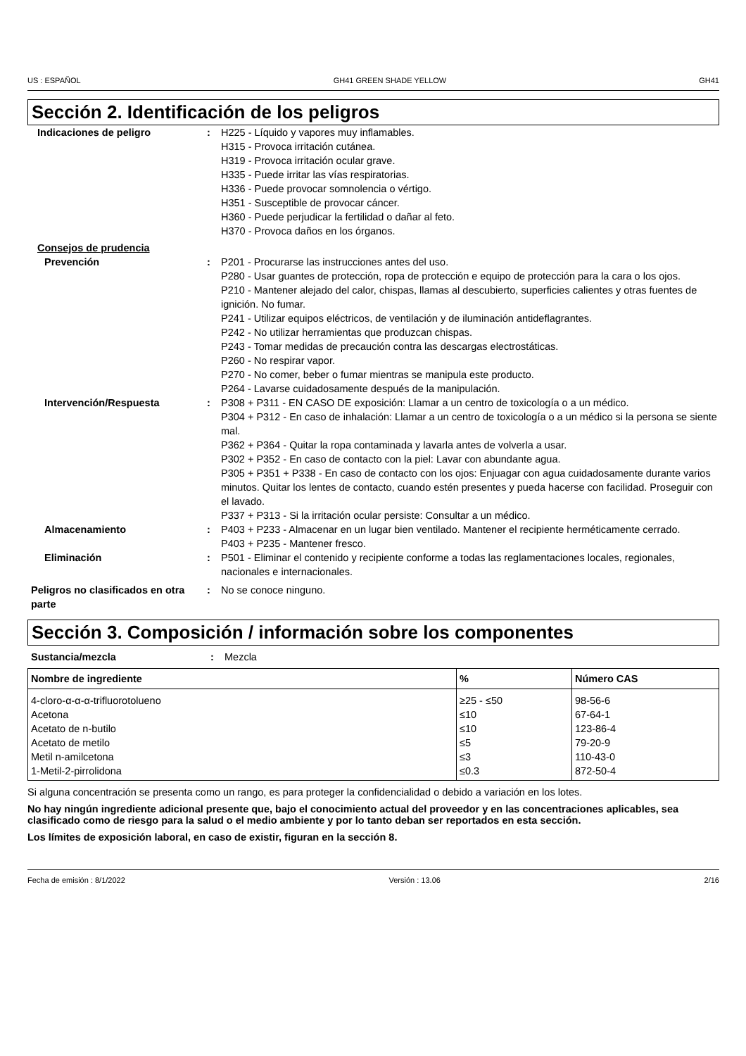US : ESPAÑOL GH41 GREEN SHADE YELLOW GH41
Sección 2. Identificación de los peligros
Indicaciones de peligro : H225 - Líquido y vapores muy inflamables.
H315 - Provoca irritación cutánea.
H319 - Provoca irritación ocular grave.
H335 - Puede irritar las vías respiratorias.
H336 - Puede provocar somnolencia o vértigo.
H351 - Susceptible de provocar cáncer.
H360 - Puede perjudicar la fertilidad o dañar al feto.
H370 - Provoca daños en los órganos.
Consejos de prudencia
Prevención : P201 - Procurarse las instrucciones antes del uso.
P280 - Usar guantes de protección, ropa de protección e equipo de protección para la cara o los ojos.
P210 - Mantener alejado del calor, chispas, llamas al descubierto, superficies calientes y otras fuentes de ignición. No fumar.
P241 - Utilizar equipos eléctricos, de ventilación y de iluminación antideflagrantes.
P242 - No utilizar herramientas que produzcan chispas.
P243 - Tomar medidas de precaución contra las descargas electrostáticas.
P260 - No respirar vapor.
P270 - No comer, beber o fumar mientras se manipula este producto.
P264 - Lavarse cuidadosamente después de la manipulación.
Intervención/Respuesta : P308 + P311 - EN CASO DE exposición: Llamar a un centro de toxicología o a un médico.
P304 + P312 - En caso de inhalación: Llamar a un centro de toxicología o a un médico si la persona se siente mal.
P362 + P364 - Quitar la ropa contaminada y lavarla antes de volverla a usar.
P302 + P352 - En caso de contacto con la piel: Lavar con abundante agua.
P305 + P351 + P338 - En caso de contacto con los ojos: Enjuagar con agua cuidadosamente durante varios minutos. Quitar los lentes de contacto, cuando estén presentes y pueda hacerse con facilidad. Proseguir con el lavado.
P337 + P313 - Si la irritación ocular persiste: Consultar a un médico.
Almacenamiento : P403 + P233 - Almacenar en un lugar bien ventilado. Mantener el recipiente herméticamente cerrado.
P403 + P235 - Mantener fresco.
Eliminación : P501 - Eliminar el contenido y recipiente conforme a todas las reglamentaciones locales, regionales, nacionales e internacionales.
Peligros no clasificados en otra parte
: No se conoce ninguno.
Sección 3. Composición / información sobre los componentes
Sustancia/mezcla : Mezcla
| Nombre de ingrediente | % | Número CAS |
| --- | --- | --- |
| 4-cloro-α-α-α-trifluorotolueno | ≥25 - ≤50 | 98-56-6 |
| Acetona | ≤10 | 67-64-1 |
| Acetato de n-butilo | ≤10 | 123-86-4 |
| Acetato de metilo | ≤5 | 79-20-9 |
| Metil n-amilcetona | ≤3 | 110-43-0 |
| 1-Metil-2-pirrolidona | ≤0.3 | 872-50-4 |
Si alguna concentración se presenta como un rango, es para proteger la confidencialidad o debido a variación en los lotes.
No hay ningún ingrediente adicional presente que, bajo el conocimiento actual del proveedor y en las concentraciones aplicables, sea clasificado como de riesgo para la salud o el medio ambiente y por lo tanto deban ser reportados en esta sección.
Los límites de exposición laboral, en caso de existir, figuran en la sección 8.
Fecha de emisión : 8/1/2022 Versión : 13.06 2/16